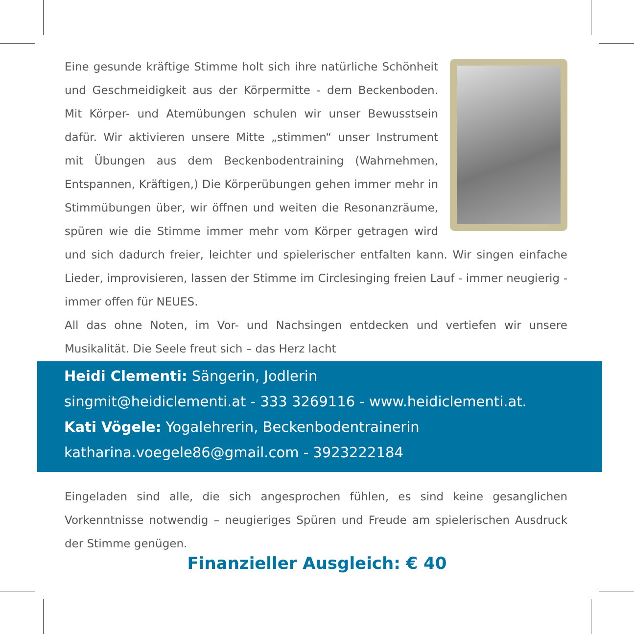Eine gesunde kräftige Stimme holt sich ihre natürliche Schönheit und Geschmeidigkeit aus der Körpermitte - dem Beckenboden. Mit Körper- und Atemübungen schulen wir unser Bewusstsein dafür. Wir aktivieren unsere Mitte „stimmen“ unser Instrument mit Übungen aus dem Beckenbodentraining (Wahrnehmen, Entspannen, Kräftigen,) Die Körperübungen gehen immer mehr in Stimmübungen über, wir öffnen und weiten die Resonanzräume, spüren wie die Stimme immer mehr vom Körper getragen wird und sich dadurch freier, leichter und spielerischer entfalten kann. Wir singen einfache Lieder, improvisieren, lassen der Stimme im Circlesinging freien Lauf - immer neugierig - immer offen für NEUES.
All das ohne Noten, im Vor- und Nachsingen entdecken und vertiefen wir unsere Musikalität. Die Seele freut sich – das Herz lacht
Heidi Clementi: Sängerin, Jodlerin
singmit@heidiclementi.at - 333 3269116 - www.heidiclementi.at.
Kati Vögele: Yogalehrerin, Beckenbodentrainerin
katharina.voegele86@gmail.com - 3923222184
Eingeladen sind alle, die sich angesprochen fühlen, es sind keine gesanglichen Vorkenntnisse notwendig – neugieriges Spüren und Freude am spielerischen Ausdruck der Stimme genügen.
Finanzieller Ausgleich: € 40